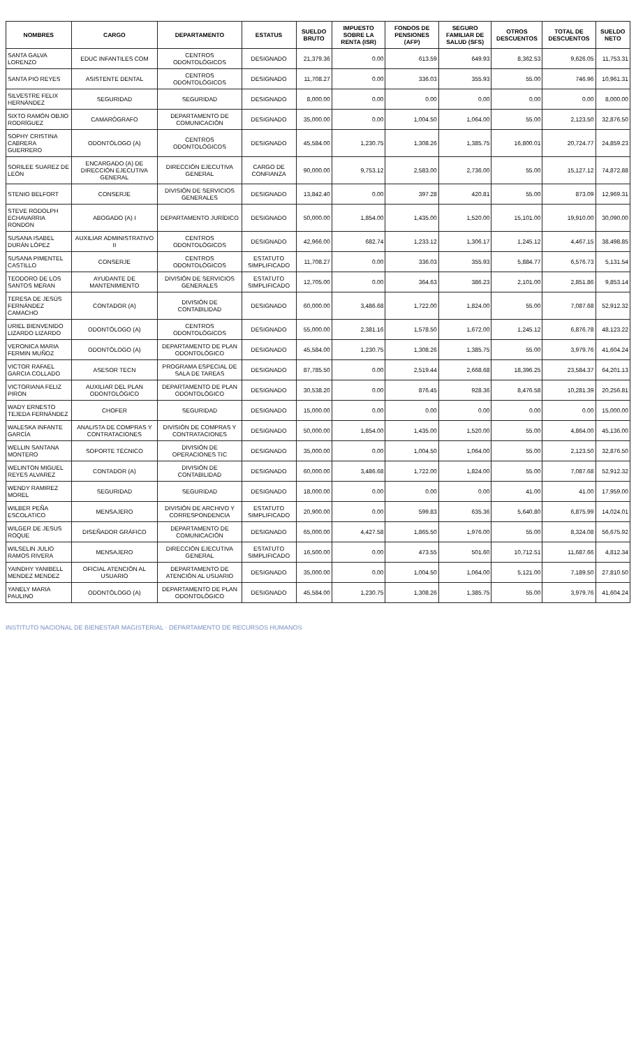| NOMBRES | CARGO | DEPARTAMENTO | ESTATUS | SUELDO BRUTO | IMPUESTO SOBRE LA RENTA (ISR) | FONDOS DE PENSIONES (AFP) | SEGURO FAMILIAR DE SALUD (SFS) | OTROS DESCUENTOS | TOTAL DE DESCUENTOS | SUELDO NETO |
| --- | --- | --- | --- | --- | --- | --- | --- | --- | --- | --- |
| SANTA GALVA LORENZO | EDUC INFANTILES COM | CENTROS ODONTOLÓGICOS | DESIGNADO | 21,379.36 | 0.00 | 613.59 | 649.93 | 8,362.53 | 9,626.05 | 11,753.31 |
| SANTA PIO REYES | ASISTENTE DENTAL | CENTROS ODONTOLÓGICOS | DESIGNADO | 11,708.27 | 0.00 | 336.03 | 355.93 | 55.00 | 746.96 | 10,961.31 |
| SILVESTRE FELIX HERNÁNDEZ | SEGURIDAD | SEGURIDAD | DESIGNADO | 8,000.00 | 0.00 | 0.00 | 0.00 | 0.00 | 0.00 | 8,000.00 |
| SIXTO RAMÓN OBJIO RODRÍGUEZ | CAMARÓGRAFO | DEPARTAMENTO DE COMUNICACIÓN | DESIGNADO | 35,000.00 | 0.00 | 1,004.50 | 1,064.00 | 55.00 | 2,123.50 | 32,876.50 |
| SOPHY CRISTINA CABRERA GUERRERO | ODONTÓLOGO (A) | CENTROS ODONTOLÓGICOS | DESIGNADO | 45,584.00 | 1,230.75 | 1,308.26 | 1,385.75 | 16,800.01 | 20,724.77 | 24,859.23 |
| SORILEE SUAREZ DE LEÓN | ENCARGADO (A) DE DIRECCIÓN EJECUTIVA GENERAL | DIRECCIÓN EJECUTIVA GENERAL | CARGO DE CONFIANZA | 90,000.00 | 9,753.12 | 2,583.00 | 2,736.00 | 55.00 | 15,127.12 | 74,872.88 |
| STENIO BELFORT | CONSERJE | DIVISIÓN DE SERVICIOS GENERALES | DESIGNADO | 13,842.40 | 0.00 | 397.28 | 420.81 | 55.00 | 873.09 | 12,969.31 |
| STEVE RODOLPH ECHAVARRIA RONDON | ABOGADO (A) I | DEPARTAMENTO JURÍDICO | DESIGNADO | 50,000.00 | 1,854.00 | 1,435.00 | 1,520.00 | 15,101.00 | 19,910.00 | 30,090.00 |
| SUSANA ISABEL DURÁN LÓPEZ | AUXILIAR ADMINISTRATIVO II | CENTROS ODONTOLÓGICOS | DESIGNADO | 42,966.00 | 682.74 | 1,233.12 | 1,306.17 | 1,245.12 | 4,467.15 | 38,498.85 |
| SUSANA PIMENTEL CASTILLO | CONSERJE | CENTROS ODONTOLÓGICOS | ESTATUTO SIMPLIFICADO | 11,708.27 | 0.00 | 336.03 | 355.93 | 5,884.77 | 6,576.73 | 5,131.54 |
| TEODORO DE LOS SANTOS MERAN | AYUDANTE DE MANTENIMIENTO | DIVISIÓN DE SERVICIOS GENERALES | ESTATUTO SIMPLIFICADO | 12,705.00 | 0.00 | 364.63 | 386.23 | 2,101.00 | 2,851.86 | 9,853.14 |
| TERESA DE JESÚS FERNÁNDEZ CAMACHO | CONTADOR (A) | DIVISIÓN DE CONTABILIDAD | DESIGNADO | 60,000.00 | 3,486.68 | 1,722.00 | 1,824.00 | 55.00 | 7,087.68 | 52,912.32 |
| URIEL BIENVENIDO LIZARDO LIZARDO | ODONTÓLOGO (A) | CENTROS ODONTOLÓGICOS | DESIGNADO | 55,000.00 | 2,381.16 | 1,578.50 | 1,672.00 | 1,245.12 | 6,876.78 | 48,123.22 |
| VERONICA MARIA FERMIN MUÑOZ | ODONTÓLOGO (A) | DEPARTAMENTO DE PLAN ODONTOLÓGICO | DESIGNADO | 45,584.00 | 1,230.75 | 1,308.26 | 1,385.75 | 55.00 | 3,979.76 | 41,604.24 |
| VICTOR RAFAEL GARCIA COLLADO | ASESOR TECN | PROGRAMA ESPECIAL DE SALA DE TAREAS | DESIGNADO | 87,785.50 | 0.00 | 2,519.44 | 2,668.68 | 18,396.25 | 23,584.37 | 64,201.13 |
| VICTORIANA FELIZ PIRON | AUXILIAR DEL PLAN ODONTOLÓGICO | DEPARTAMENTO DE PLAN ODONTOLÓGICO | DESIGNADO | 30,538.20 | 0.00 | 876.45 | 928.36 | 8,476.58 | 10,281.39 | 20,256.81 |
| WADY ERNESTO TEJEDA FERNÁNDEZ | CHOFER | SEGURIDAD | DESIGNADO | 15,000.00 | 0.00 | 0.00 | 0.00 | 0.00 | 0.00 | 15,000.00 |
| WALESKA INFANTE GARCÍA | ANALISTA DE COMPRAS Y CONTRATACIONES | DIVISIÓN DE COMPRAS Y CONTRATACIONES | DESIGNADO | 50,000.00 | 1,854.00 | 1,435.00 | 1,520.00 | 55.00 | 4,864.00 | 45,136.00 |
| WELLIN SANTANA MONTERO | SOPORTE TÉCNICO | DIVISIÓN DE OPERACIONES TIC | DESIGNADO | 35,000.00 | 0.00 | 1,004.50 | 1,064.00 | 55.00 | 2,123.50 | 32,876.50 |
| WELINTON MIGUEL REYES ALVAREZ | CONTADOR (A) | DIVISIÓN DE CONTABILIDAD | DESIGNADO | 60,000.00 | 3,486.68 | 1,722.00 | 1,824.00 | 55.00 | 7,087.68 | 52,912.32 |
| WENDY RAMIREZ MOREL | SEGURIDAD | SEGURIDAD | DESIGNADO | 18,000.00 | 0.00 | 0.00 | 0.00 | 41.00 | 41.00 | 17,959.00 |
| WILBER PEÑA ESCOLATICO | MENSAJERO | DIVISIÓN DE ARCHIVO Y CORRESPONDENCIA | ESTATUTO SIMPLIFICADO | 20,900.00 | 0.00 | 599.83 | 635.36 | 5,640.80 | 6,875.99 | 14,024.01 |
| WILGER DE JESUS ROQUE | DISEÑADOR GRÁFICO | DEPARTAMENTO DE COMUNICACIÓN | DESIGNADO | 65,000.00 | 4,427.58 | 1,865.50 | 1,976.00 | 55.00 | 8,324.08 | 56,675.92 |
| WILSELIN JULIO RAMOS RIVERA | MENSAJERO | DIRECCIÓN EJECUTIVA GENERAL | ESTATUTO SIMPLIFICADO | 16,500.00 | 0.00 | 473.55 | 501.60 | 10,712.51 | 11,687.66 | 4,812.34 |
| YAINDHY YANIBELL MENDEZ MENDEZ | OFICIAL ATENCIÓN AL USUARIO | DEPARTAMENTO DE ATENCIÓN AL USUARIO | DESIGNADO | 35,000.00 | 0.00 | 1,004.50 | 1,064.00 | 5,121.00 | 7,189.50 | 27,810.50 |
| YANELY MARIA PAULINO | ODONTÓLOGO (A) | DEPARTAMENTO DE PLAN ODONTOLÓGICO | DESIGNADO | 45,584.00 | 1,230.75 | 1,308.26 | 1,385.75 | 55.00 | 3,979.76 | 41,604.24 |
INSTITUTO NACIONAL DE BIENESTAR MAGISTERIAL · DEPARTAMENTO DE RECURSOS HUMANOS